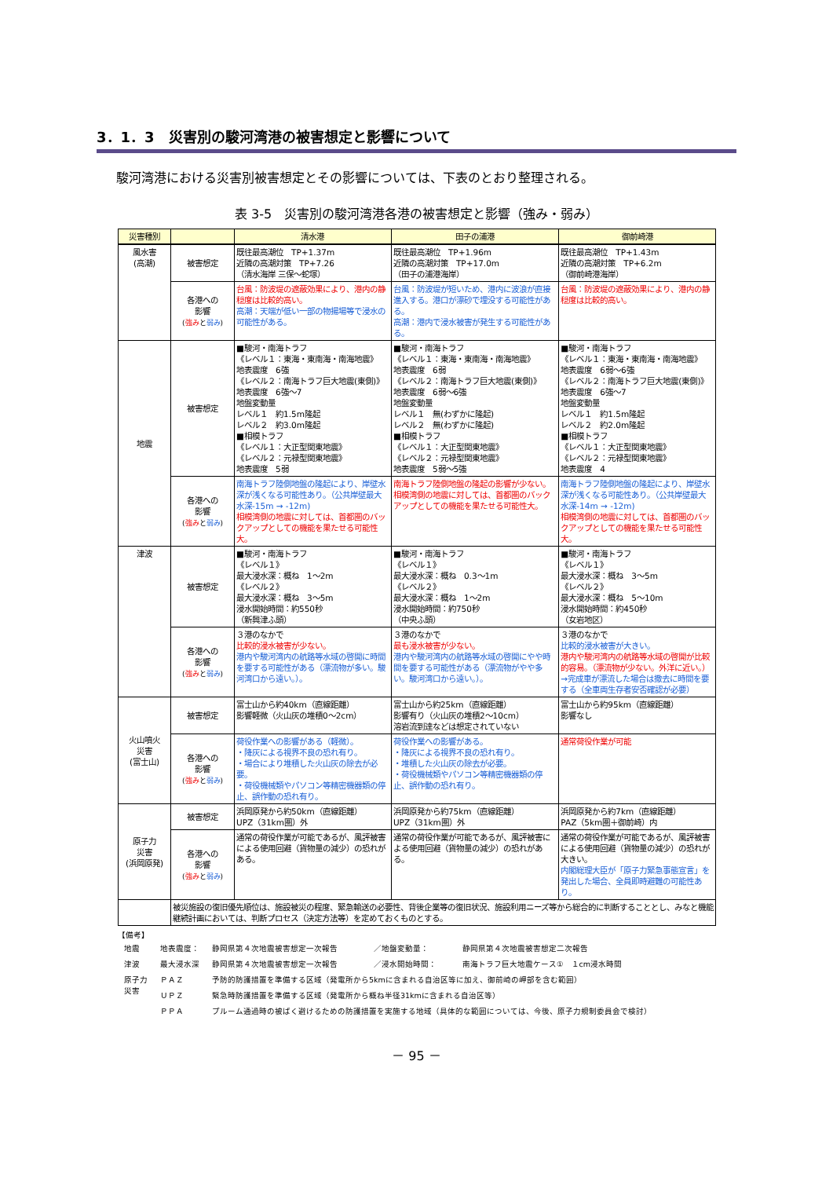3．1．3　災害別の駿河湾港の被害想定と影響について
駿河湾港における災害別被害想定とその影響については、下表のとおり整理される。
表 3-5　災害別の駿河湾港各港の被害想定と影響（強み・弱み）
| 災害種別 | | 清水港 | 田子の浦港 | 御前崎港 |
| --- | --- | --- | --- | --- |
| 風水害 (高潮) | 被害想定 | 既往最高潮位 TP+1.37m 近隣の高潮対策 TP+7.26 （清水海岸 三保～蛇塚） | 既往最高潮位 TP+1.96m 近隣の高潮対策 TP+17.0m （田子の浦港海岸） | 既往最高潮位 TP+1.43m 近隣の高潮対策 TP+6.2m （御前崎港海岸） |
| | 各港への 影響 ( 強み と 弱み ) | 台風：防波堤の遮蔽効果により、港内の静穏度は比較的高い。 高潮：天端が低い一部の物揚場等で浸水の可能性がある。 | 台風：防波堤が短いため、港内に波浪が直接進入する。港口が漂砂で埋没する可能性がある。 高潮：港内で浸水被害が発生する可能性がある。 | 台風：防波堤の遮蔽効果により、港内の静穏度は比較的高い。 |
| 地震 | 被害想定 | ■駿河・南海トラフ 《レベル１：東海・東南海・南海地震》 地表震度 6強 《レベル２：南海トラフ巨大地震(東側)》 地表震度 6強～7 地盤変動量 レベル１ 約1.5m隆起 レベル２ 約3.0m隆起 ■相模トラフ 《レベル１：大正型関東地震》 《レベル２：元禄型関東地震》 地表震度 5弱 | ■駿河・南海トラフ 《レベル１：東海・東南海・南海地震》 地表震度 6弱 《レベル２：南海トラフ巨大地震(東側)》 地表震度 6弱～6強 地盤変動量 レベル１ 無(わずかに隆起) レベル２ 無(わずかに隆起) ■相模トラフ 《レベル１：大正型関東地震》 《レベル２：元禄型関東地震》 地表震度 5弱～5強 | ■駿河・南海トラフ 《レベル１：東海・東南海・南海地震》 地表震度 6弱～6強 《レベル２：南海トラフ巨大地震(東側)》 地表震度 6強～7 地盤変動量 レベル１ 約1.5m隆起 レベル２ 約2.0m隆起 ■相模トラフ 《レベル１：大正型関東地震》 《レベル２：元禄型関東地震》 地表震度 4 |
| | 各港への 影響 ( 強み と 弱み ) | 南海トラフ陸側地盤の隆起により、岸壁水深が浅くなる可能性あり。（公共岸壁最大水深-15m → -12m) 相模湾側の地震に対しては、首都圏のバックアップとしての機能を果たせる可能性大。 | 南海トラフ陸側地盤の隆起の影響が少ない。 相模湾側の地震に対しては、首都圏のバックアップとしての機能を果たせる可能性大。 | 南海トラフ陸側地盤の隆起により、岸壁水深が浅くなる可能性あり。（公共岸壁最大水深-14m → -12m) 相模湾側の地震に対しては、首都圏のバックアップとしての機能を果たせる可能性大。 |
| 津波 | 被害想定 | ■駿河・南海トラフ 《レベル１》 最大浸水深：概ね 1～2m 《レベル２》 最大浸水深：概ね 3～5m 浸水開始時間：約550秒 （新興津ふ頭） | ■駿河・南海トラフ 《レベル１》 最大浸水深：概ね 0.3～1m 《レベル２》 最大浸水深：概ね 1～2m 浸水開始時間：約750秒 （中央ふ頭） | ■駿河・南海トラフ 《レベル１》 最大浸水深：概ね 3～5m 《レベル２》 最大浸水深：概ね 5～10m 浸水開始時間：約450秒 （女岩地区） |
| | 各港への 影響 ( 強み と 弱み ) | ３港のなかで 比較的浸水被害が少ない。 港内や駿河湾内の航路等水域の啓開に時間を要する可能性がある（漂流物が多い。駿河湾口から遠い。）。 | ３港のなかで 最も浸水被害が少ない。 港内や駿河湾内の航路等水域の啓開にやや時間を要する可能性がある（漂流物がやや多い。駿河湾口から遠い。）。 | ３港のなかで 比較的浸水被害が大きい。 港内や駿河湾内の航路等水域の啓開が比較的容易。（漂流物が少ない。外洋に近い。） →完成車が漂流した場合は撤去に時間を要する（全車両生存者安否確認が必要） |
| 火山噴火 災害 (富士山) | 被害想定 | 富士山から約40km（直線距離） 影響軽微（火山灰の堆積0～2cm） | 富士山から約25km（直線距離） 影響有り（火山灰の堆積2～10cm） 溶岩流到達などは想定されていない | 富士山から約95km（直線距離） 影響なし |
| | 各港への 影響 ( 強み と 弱み ) | 荷役作業への影響がある（軽微）。 ・降灰による視界不良の恐れ有り。 ・場合により堆積した火山灰の除去が必要。 ・荷役機械類やパソコン等精密機器類の停止、誤作動の恐れ有り。 | 荷役作業への影響がある。 ・降灰による視界不良の恐れ有り。 ・堆積した火山灰の除去が必要。 ・荷役機械類やパソコン等精密機器類の停止、誤作動の恐れ有り。 | 通常荷役作業が可能 |
| 原子力 災害 (浜岡原発) | 被害想定 | 浜岡原発から約50km（直線距離） UPZ（31km圏）外 | 浜岡原発から約75km（直線距離） UPZ（31km圏）外 | 浜岡原発から約7km（直線距離） PAZ（5km圏＋御前崎）内 |
| | 各港への 影響 ( 強み と 弱み ) | 通常の荷役作業が可能であるが、風評被害による使用回避（貨物量の減少）の恐れがある。 | 通常の荷役作業が可能であるが、風評被害による使用回避（貨物量の減少）の恐れがある。 | 通常の荷役作業が可能であるが、風評被害による使用回避（貨物量の減少）の恐れが大きい。 内閣総理大臣が「原子力緊急事態宣言」を発出した場合、全員即時避難の可能性あり。 |
| | 被災施設の復旧優先順位は、施設被災の程度、緊急輸送の必要性、背後企業等の復旧状況、施設利用ニーズ等から総合的に判断することとし、みなと機能継続計画においては、判断プロセス（決定方法等）を定めておくものとする。 | | | |
【備考】
| 地震 | 地表震度： | 静岡県第４次地震被害想定一次報告 | ／地盤変動量： | 静岡県第４次地震被害想定二次報告 |
| 津波 | 最大浸水深 | 静岡県第４次地震被害想定一次報告 | ／浸水開始時間： | 南海トラフ巨大地震ケース① １cm浸水時間 |
| 原子力 災害 | ＰＡＺ | 予防的防護措置を準備する区域（発電所から5kmに含まれる自治区等に加え、御前崎の岬部を含む範囲） | | |
| | ＵＰＺ | 緊急時防護措置を準備する区域（発電所から概ね半径31kmに含まれる自治区等） | | |
| | ＰＰＡ | プルーム通過時の被ばく避けるための防護措置を実施する地域（具体的な範囲については、今後、原子力規制委員会で検討） | | |
－ 95 －